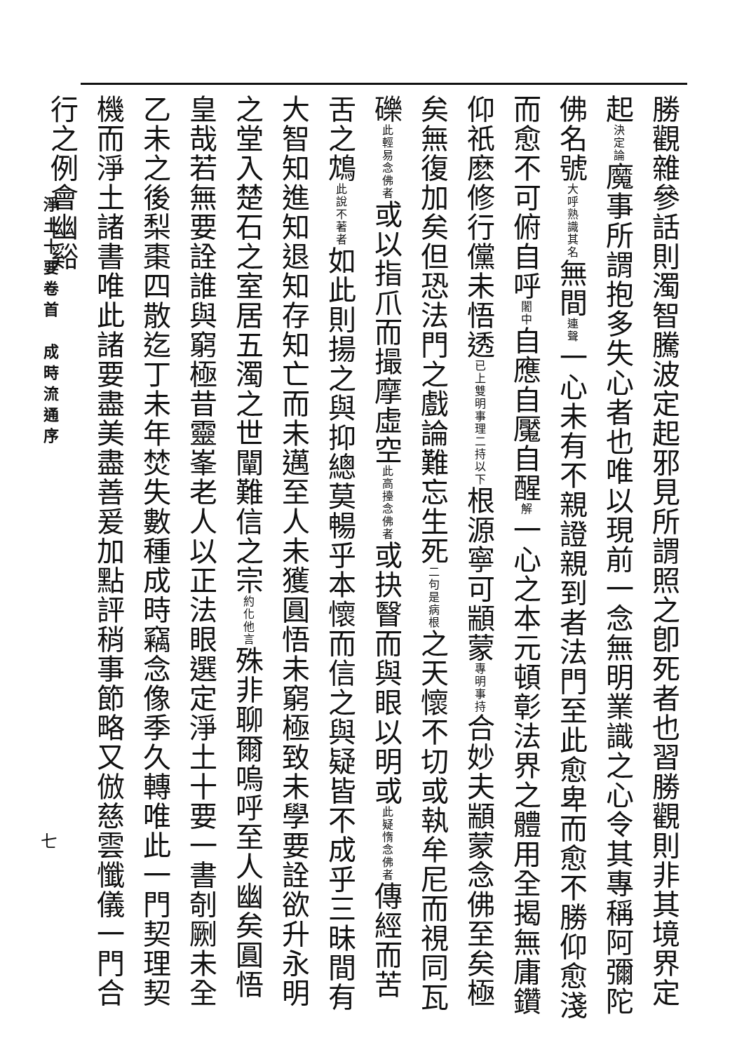勝觀雜參話則濁智騰波定起邪見所謂照之卽死者也習勝觀則非其境界定起決定論魔事所謂抱多失心者也唯以現前一念無明業識之心令其專稱阿彌陀佛名號大呼熟識其名無間連聲一心未有不親證親到者法門至此愈卑而愈不勝仰愈淺而愈不可俯自呼闍中自應自魘自醒解一心之本元頓彰法界之體用全揭無庸鑽仰祇麽修行儻未悟透已上雙明事理二持以下根源寧可顓蒙專明事持合妙夫顓蒙念佛至矣極矣無復加矣但恐法門之戲論難忘生死二句是病根之天懷不切或執牟尼而視同瓦礫此輕易念佛者或以指爪而撮摩虛空此高擡念佛者或抉瞖而與眼以明或此疑惰念佛者傳經而苦舌之鴆此說不著者如此則揚之與抑總莫暢乎本懷而信之與疑皆不成乎三昧間有大智知進知退知存知亡而未邁至人未獲圓悟未窮極致未學要詮欲升永明之堂入楚石之室居五濁之世闡難信之宗約化他言殊非聊爾嗚呼至人幽矣圓悟皇哉若無要詮誰與窮極昔靈峯老人以正法眼選定淨土十要一書剞劂未全乙未之後梨棗四散迄丁未年焚失數種成時竊念像季久轉唯此一門契理契機而淨土諸書唯此諸要盡美盡善爰加點評稍事節略又倣慈雲懺儀一門合行之例會幽谿
淨土十要卷首　成時流通序
七